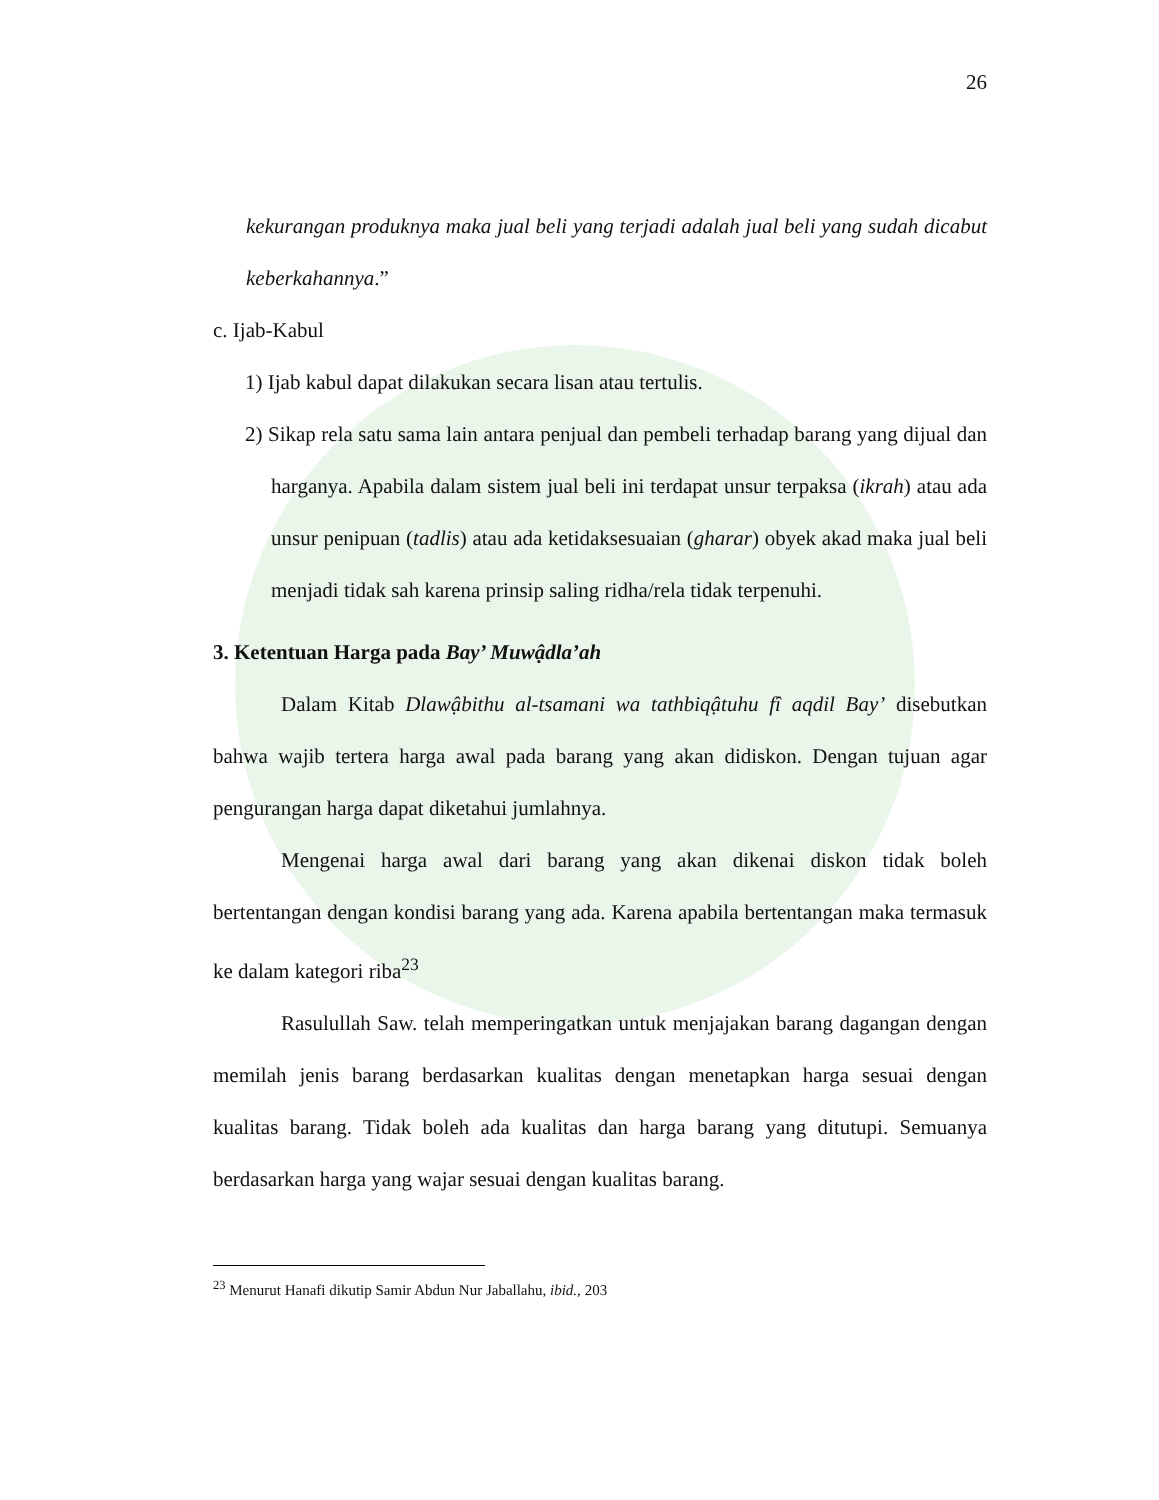26
kekurangan produknya maka jual beli yang terjadi adalah jual beli yang sudah dicabut keberkahannya.”
c. Ijab-Kabul
1) Ijab kabul dapat dilakukan secara lisan atau tertulis.
2) Sikap rela satu sama lain antara penjual dan pembeli terhadap barang yang dijual dan harganya. Apabila dalam sistem jual beli ini terdapat unsur terpaksa (ikrah) atau ada unsur penipuan (tadlis) atau ada ketidaksesuaian (gharar) obyek akad maka jual beli menjadi tidak sah karena prinsip saling ridha/rela tidak terpenuhi.
3. Ketentuan Harga pada Bay’ Muwậdla’ah
Dalam Kitab Dlawậbithu al-tsamani wa tathbiqậtuhu fî aqdil Bay’ disebutkan bahwa wajib tertera harga awal pada barang yang akan didiskon. Dengan tujuan agar pengurangan harga dapat diketahui jumlahnya.
Mengenai harga awal dari barang yang akan dikenai diskon tidak boleh bertentangan dengan kondisi barang yang ada. Karena apabila bertentangan maka termasuk ke dalam kategori riba<sup>23</sup>
Rasulullah Saw. telah memperingatkan untuk menjajakan barang dagangan dengan memilah jenis barang berdasarkan kualitas dengan menetapkan harga sesuai dengan kualitas barang. Tidak boleh ada kualitas dan harga barang yang ditutupi. Semuanya berdasarkan harga yang wajar sesuai dengan kualitas barang.
<sup>23</sup> Menurut Hanafi dikutip Samir Abdun Nur Jaballahu, ibid., 203